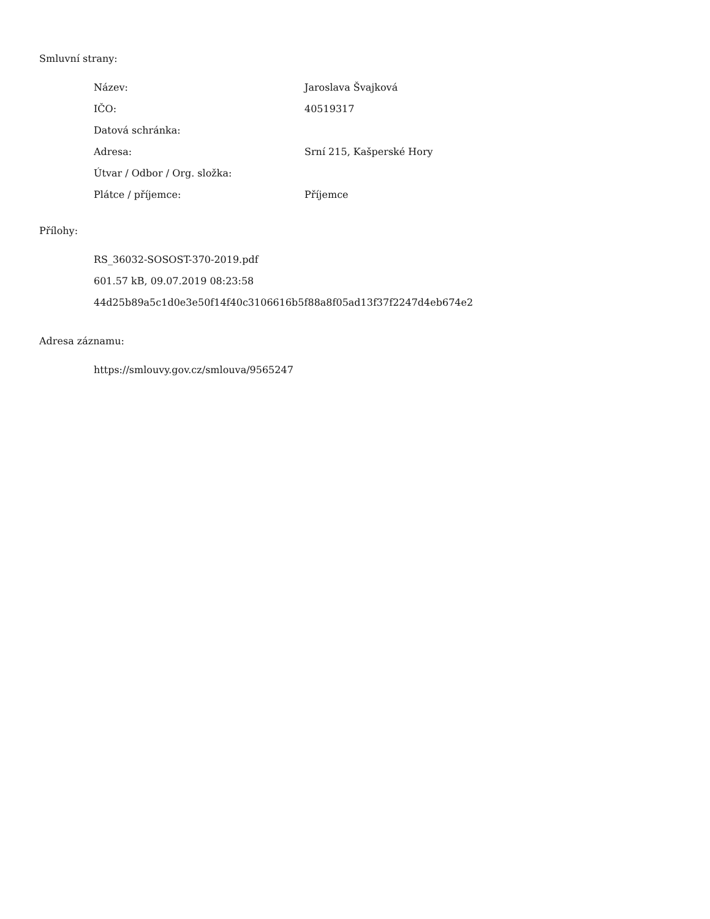Smluvní strany:
| Název: | Jaroslava Švajková |
| IČO: | 40519317 |
| Datová schránka: | |
| Adresa: | Srní 215, Kašperské Hory |
| Útvar / Odbor / Org. složka: | |
| Plátce / příjemce: | Příjemce |
Přílohy:
RS_36032-SOSOST-370-2019.pdf
601.57 kB, 09.07.2019 08:23:58
44d25b89a5c1d0e3e50f14f40c3106616b5f88a8f05ad13f37f2247d4eb674e2
Adresa záznamu:
https://smlouvy.gov.cz/smlouva/9565247